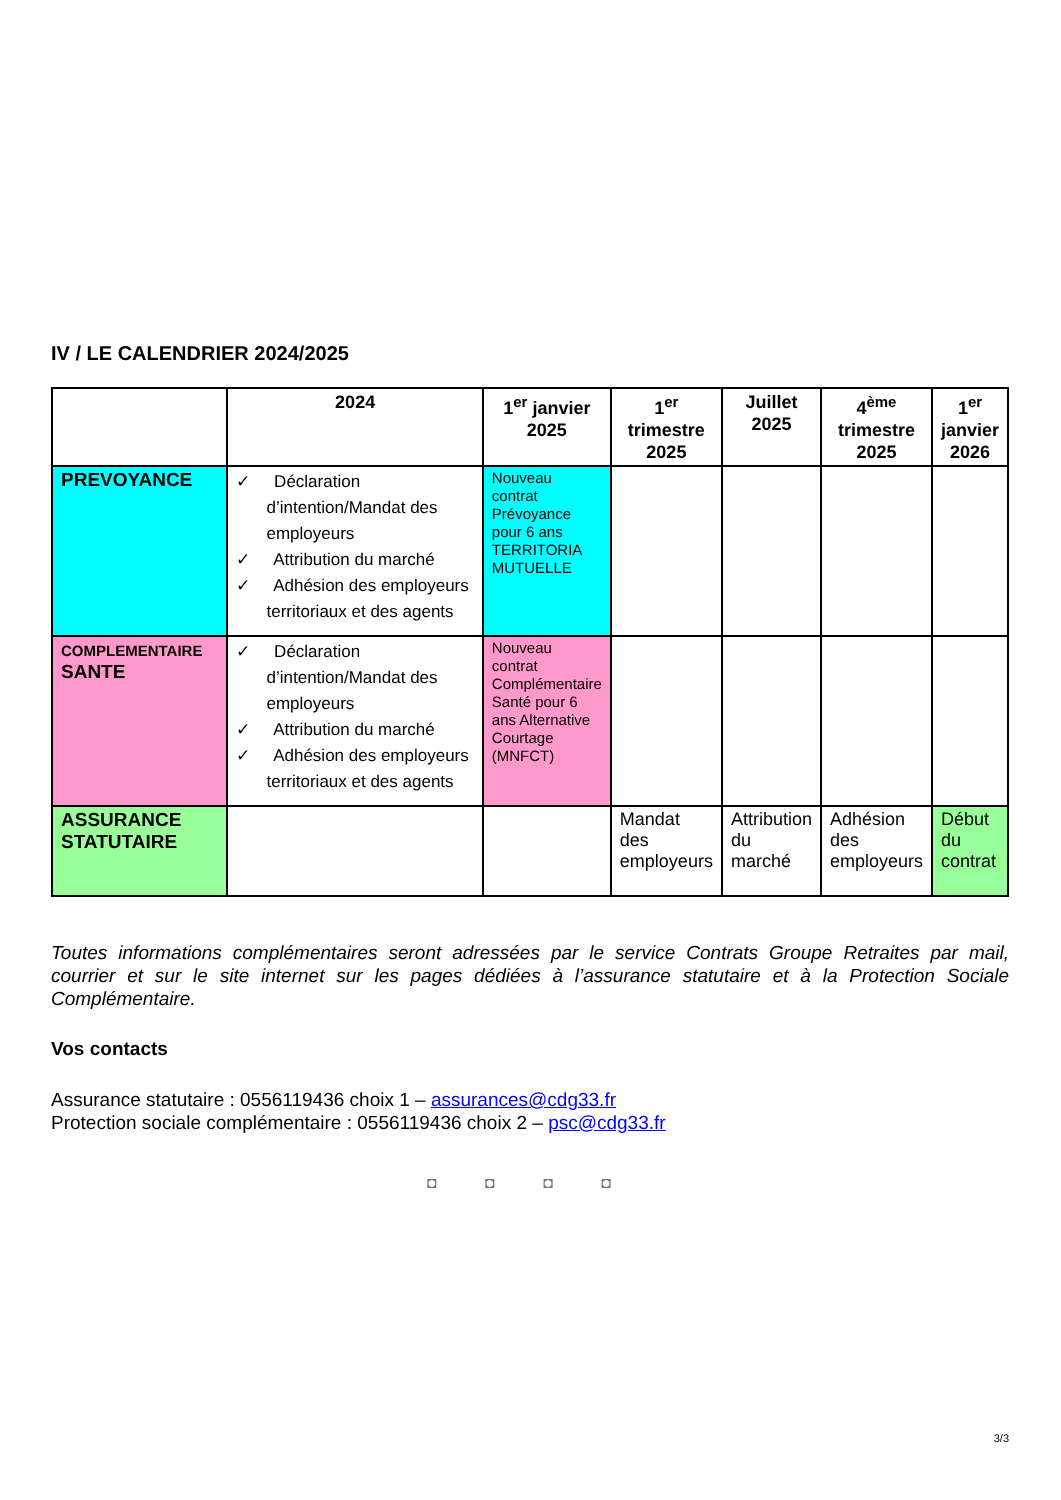IV / LE CALENDRIER 2024/2025
| | 2024 | 1<sup>er</sup> janvier 2025 | 1<sup>er</sup> trimestre 2025 | Juillet 2025 | 4<sup>ème</sup> trimestre 2025 | 1<sup>er</sup> janvier 2026 |
| --- | --- | --- | --- | --- | --- | --- |
| PREVOYANCE | ✓ Déclaration d’intention/Mandat des employeurs ✓ Attribution du marché ✓ Adhésion des employeurs territoriaux et des agents | Nouveau contrat Prévoyance pour 6 ans TERRITORIA MUTUELLE | | | | |
| COMPLEMENTAIRE SANTE | ✓ Déclaration d’intention/Mandat des employeurs ✓ Attribution du marché ✓ Adhésion des employeurs territoriaux et des agents | Nouveau contrat Complémentaire Santé pour 6 ans Alternative Courtage (MNFCT) | | | | |
| ASSURANCE STATUTAIRE | | | Mandat des employeurs | Attribution du marché | Adhésion des employeurs | Début du contrat |
Toutes informations complémentaires seront adressées par le service Contrats Groupe Retraites par mail, courrier et sur le site internet sur les pages dédiées à l’assurance statutaire et à la Protection Sociale Complémentaire.
Vos contacts
Assurance statutaire : 0556119436 choix 1 – assurances@cdg33.fr
Protection sociale complémentaire : 0556119436 choix 2 – psc@cdg33.fr
◘ ◘ ◘ ◘
3/3